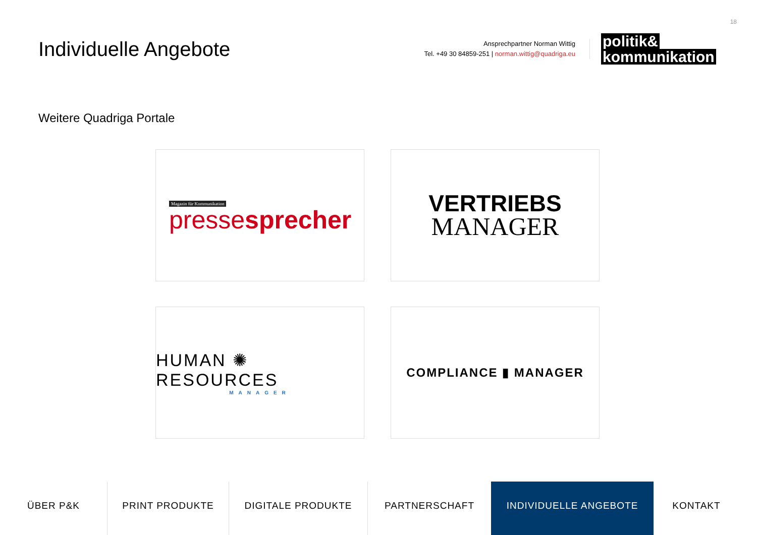18
Individuelle Angebote
Ansprechpartner Norman Wittig
Tel. +49 30 84859-251 | norman.wittig@quadriga.eu
politik&
kommunikation
Weitere Quadriga Portale
Magazin für Kommunikation
presse sprecher
VERTRIEBS
MANAGER
HUMAN ✺ RESOURCES
MANAGER
COMPLIANCE ▮ MANAGER
ÜBER P&K PRINT PRODUKTE DIGITALE PRODUKTE PARTNERSCHAFT INDIVIDUELLE ANGEBOTE KONTAKT